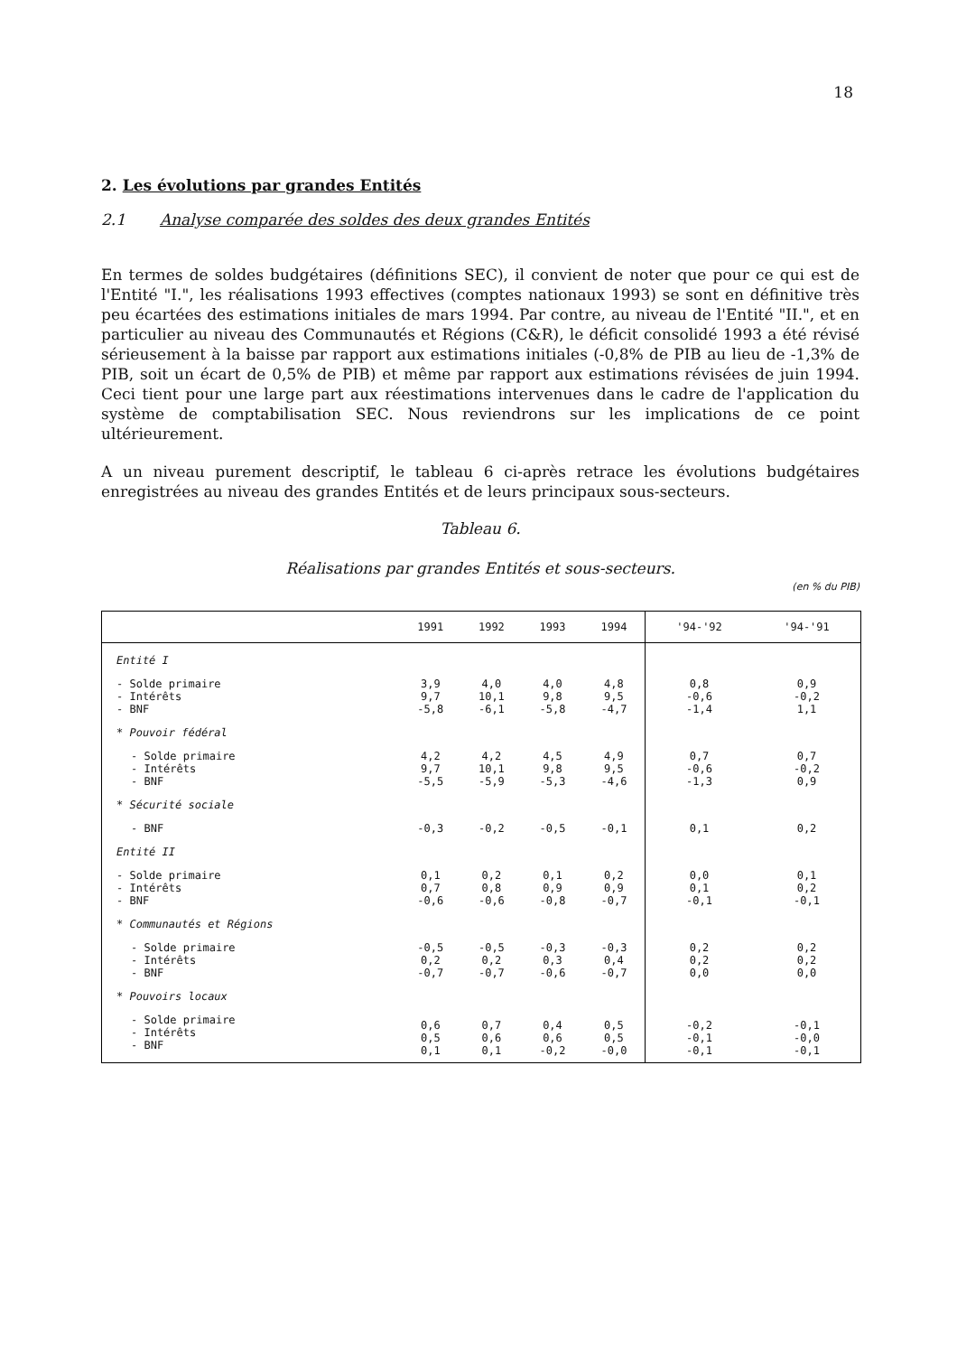18
2. Les évolutions par grandes Entités
2.1 Analyse comparée des soldes des deux grandes Entités
En termes de soldes budgétaires (définitions SEC), il convient de noter que pour ce qui est de l'Entité "I.", les réalisations 1993 effectives (comptes nationaux 1993) se sont en définitive très peu écartées des estimations initiales de mars 1994. Par contre, au niveau de l'Entité "II.", et en particulier au niveau des Communautés et Régions (C&R), le déficit consolidé 1993 a été révisé sérieusement à la baisse par rapport aux estimations initiales (-0,8% de PIB au lieu de -1,3% de PIB, soit un écart de 0,5% de PIB) et même par rapport aux estimations révisées de juin 1994. Ceci tient pour une large part aux réestimations intervenues dans le cadre de l'application du système de comptabilisation SEC. Nous reviendrons sur les implications de ce point ultérieurement.
A un niveau purement descriptif, le tableau 6 ci-après retrace les évolutions budgétaires enregistrées au niveau des grandes Entités et de leurs principaux sous-secteurs.
Tableau 6.
Réalisations par grandes Entités et sous-secteurs.
(en % du PIB)
| | 1991 | 1992 | 1993 | 1994 | '94-'92 | '94-'91 |
| --- | --- | --- | --- | --- | --- | --- |
| Entité I | | | | | | |
| - Solde primaire - Intérêts - BNF | 3,9 9,7 -5,8 | 4,0 10,1 -6,1 | 4,0 9,8 -5,8 | 4,8 9,5 -4,7 | 0,8 -0,6 -1,4 | 0,9 -0,2 1,1 |
| * Pouvoir fédéral | | | | | | |
| - Solde primaire - Intérêts - BNF | 4,2 9,7 -5,5 | 4,2 10,1 -5,9 | 4,5 9,8 -5,3 | 4,9 9,5 -4,6 | 0,7 -0,6 -1,3 | 0,7 -0,2 0,9 |
| * Sécurité sociale | | | | | | |
| - BNF | -0,3 | -0,2 | -0,5 | -0,1 | 0,1 | 0,2 |
| Entité II | | | | | | |
| - Solde primaire - Intérêts - BNF | 0,1 0,7 -0,6 | 0,2 0,8 -0,6 | 0,1 0,9 -0,8 | 0,2 0,9 -0,7 | 0,0 0,1 -0,1 | 0,1 0,2 -0,1 |
| * Communautés et Régions | | | | | | |
| - Solde primaire - Intérêts - BNF | -0,5 0,2 -0,7 | -0,5 0,2 -0,7 | -0,3 0,3 -0,6 | -0,3 0,4 -0,7 | 0,2 0,2 0,0 | 0,2 0,2 0,0 |
| * Pouvoirs locaux | | | | | | |
| - Solde primaire - Intérêts - BNF | 0,6 0,5 0,1 | 0,7 0,6 0,1 | 0,4 0,6 -0,2 | 0,5 0,5 -0,0 | -0,2 -0,1 -0,1 | -0,1 -0,0 -0,1 |